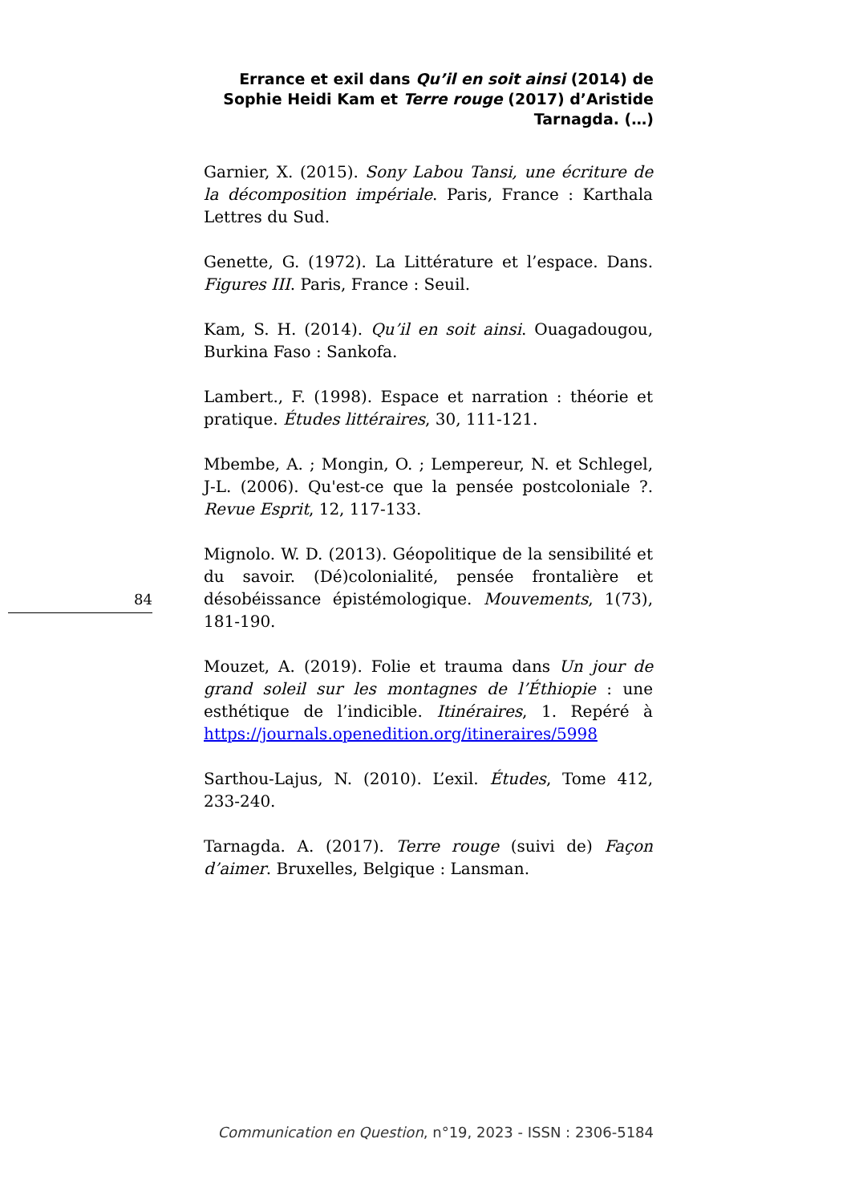Errance et exil dans Qu’il en soit ainsi (2014) de Sophie Heidi Kam et Terre rouge (2017) d’Aristide Tarnagda. (…)
Garnier, X. (2015). Sony Labou Tansi, une écriture de la décomposition impériale. Paris, France : Karthala Lettres du Sud.
Genette, G. (1972). La Littérature et l’espace. Dans. Figures III. Paris, France : Seuil.
Kam, S. H. (2014). Qu’il en soit ainsi. Ouagadougou, Burkina Faso : Sankofa.
Lambert., F. (1998). Espace et narration : théorie et pratique. Études littéraires, 30, 111-121.
Mbembe, A. ; Mongin, O. ; Lempereur, N. et Schlegel, J-L. (2006). Qu'est-ce que la pensée postcoloniale ?. Revue Esprit, 12, 117-133.
Mignolo. W. D. (2013). Géopolitique de la sensibilité et du savoir. (Dé)colonialité, pensée frontalière et désobéissance épistémologique. Mouvements, 1(73), 181-190.
Mouzet, A. (2019). Folie et trauma dans Un jour de grand soleil sur les montagnes de l’Éthiopie : une esthétique de l’indicible. Itinéraires, 1. Repéré à https://journals.openedition.org/itineraires/5998
Sarthou-Lajus, N. (2010). L’exil. Études, Tome 412, 233-240.
Tarnagda. A. (2017). Terre rouge (suivi de) Façon d’aimer. Bruxelles, Belgique : Lansman.
84
Communication en Question, n°19, 2023 - ISSN : 2306-5184